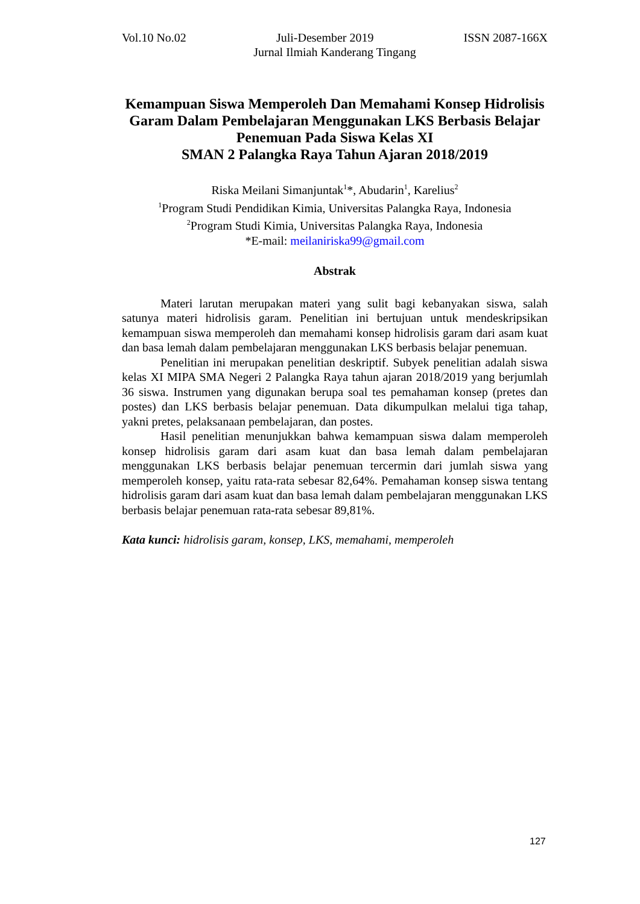Vol.10 No.02 Juli-Desember 2019 ISSN 2087-166X
Jurnal Ilmiah Kanderang Tingang
Kemampuan Siswa Memperoleh Dan Memahami Konsep Hidrolisis Garam Dalam Pembelajaran Menggunakan LKS Berbasis Belajar Penemuan Pada Siswa Kelas XI
SMAN 2 Palangka Raya Tahun Ajaran 2018/2019
Riska Meilani Simanjuntak<sup>1</sup>*, Abudarin<sup>1</sup>, Karelius<sup>2</sup>
<sup>1</sup> Program Studi Pendidikan Kimia, Universitas Palangka Raya, Indonesia
<sup>2</sup> Program Studi Kimia, Universitas Palangka Raya, Indonesia
*E-mail: meilaniriska99@gmail.com
Abstrak
Materi larutan merupakan materi yang sulit bagi kebanyakan siswa, salah satunya materi hidrolisis garam. Penelitian ini bertujuan untuk mendeskripsikan kemampuan siswa memperoleh dan memahami konsep hidrolisis garam dari asam kuat dan basa lemah dalam pembelajaran menggunakan LKS berbasis belajar penemuan.
Penelitian ini merupakan penelitian deskriptif. Subyek penelitian adalah siswa kelas XI MIPA SMA Negeri 2 Palangka Raya tahun ajaran 2018/2019 yang berjumlah 36 siswa. Instrumen yang digunakan berupa soal tes pemahaman konsep (pretes dan postes) dan LKS berbasis belajar penemuan. Data dikumpulkan melalui tiga tahap, yakni pretes, pelaksanaan pembelajaran, dan postes.
Hasil penelitian menunjukkan bahwa kemampuan siswa dalam memperoleh konsep hidrolisis garam dari asam kuat dan basa lemah dalam pembelajaran menggunakan LKS berbasis belajar penemuan tercermin dari jumlah siswa yang memperoleh konsep, yaitu rata-rata sebesar 82,64%. Pemahaman konsep siswa tentang hidrolisis garam dari asam kuat dan basa lemah dalam pembelajaran menggunakan LKS berbasis belajar penemuan rata-rata sebesar 89,81%.
Kata kunci: hidrolisis garam, konsep, LKS, memahami, memperoleh
127